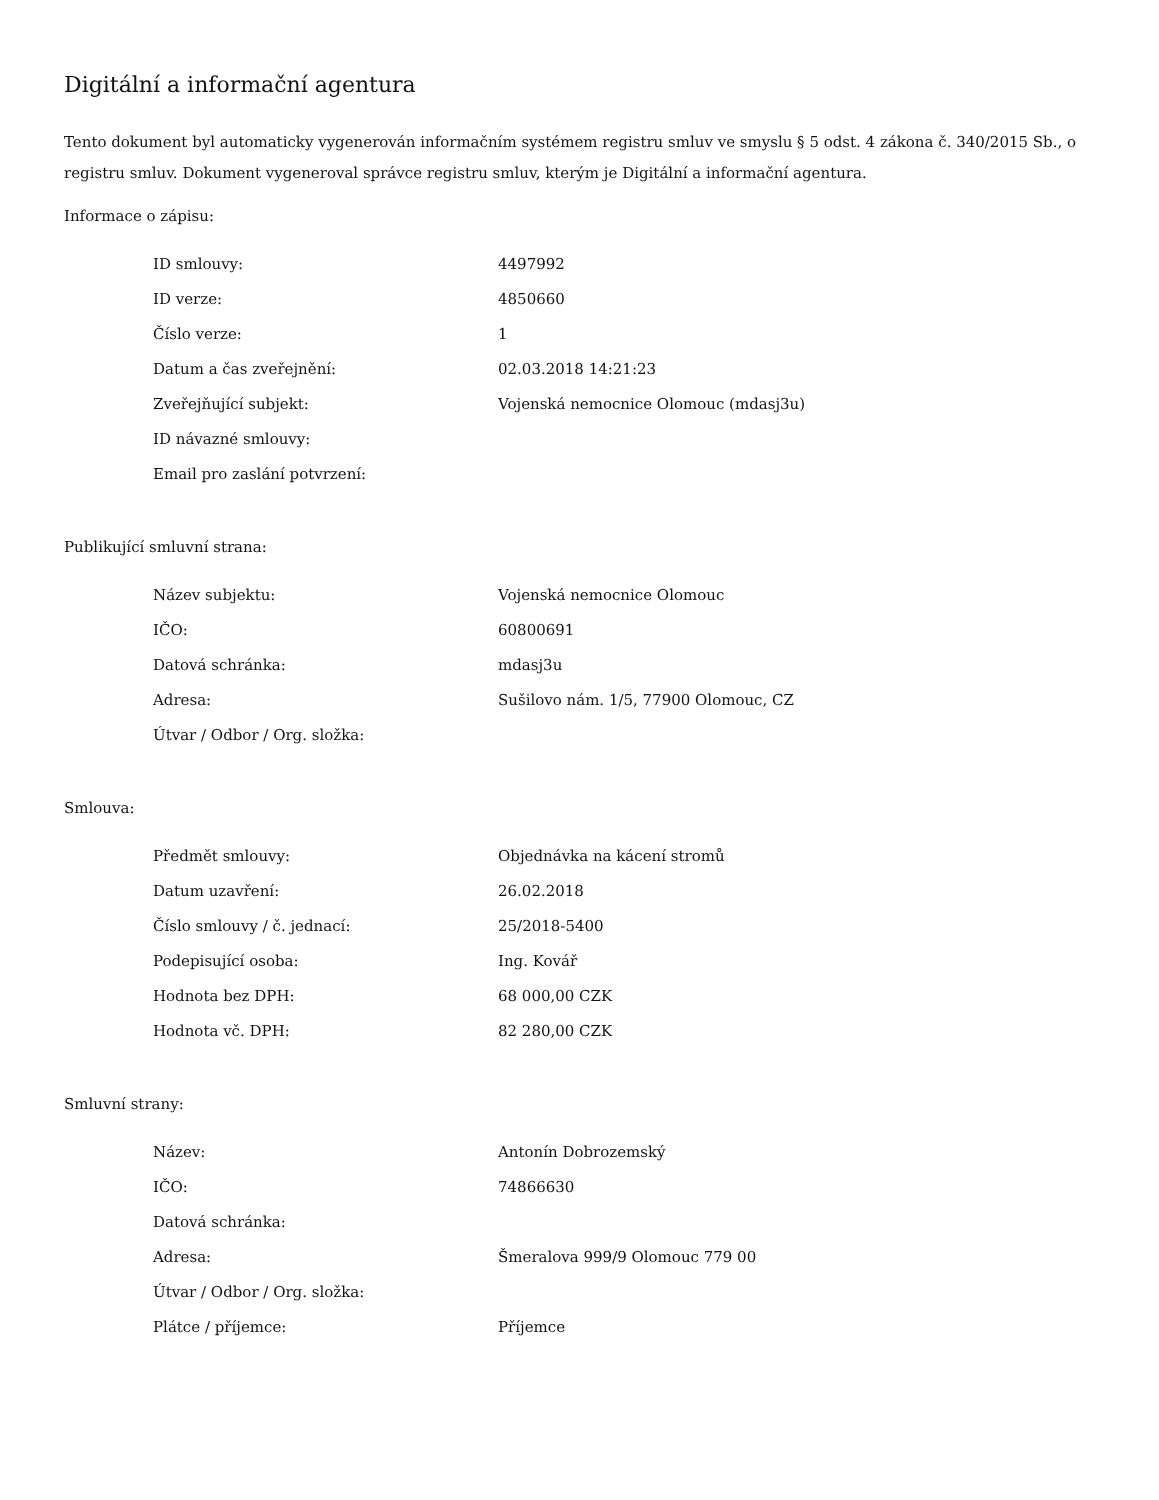Digitální a informační agentura
Tento dokument byl automaticky vygenerován informačním systémem registru smluv ve smyslu § 5 odst. 4 zákona č. 340/2015 Sb., o registru smluv. Dokument vygeneroval správce registru smluv, kterým je Digitální a informační agentura.
Informace o zápisu:
| ID smlouvy: | 4497992 |
| ID verze: | 4850660 |
| Číslo verze: | 1 |
| Datum a čas zveřejnění: | 02.03.2018 14:21:23 |
| Zveřejňující subjekt: | Vojenská nemocnice Olomouc (mdasj3u) |
| ID návazné smlouvy: | |
| Email pro zaslání potvrzení: | |
Publikující smluvní strana:
| Název subjektu: | Vojenská nemocnice Olomouc |
| IČO: | 60800691 |
| Datová schránka: | mdasj3u |
| Adresa: | Sušilovo nám. 1/5, 77900 Olomouc, CZ |
| Útvar / Odbor / Org. složka: | |
Smlouva:
| Předmět smlouvy: | Objednávka na kácení stromů |
| Datum uzavření: | 26.02.2018 |
| Číslo smlouvy / č. jednací: | 25/2018-5400 |
| Podepisující osoba: | Ing. Kovář |
| Hodnota bez DPH: | 68 000,00 CZK |
| Hodnota vč. DPH: | 82 280,00 CZK |
Smluvní strany:
| Název: | Antonín Dobrozemský |
| IČO: | 74866630 |
| Datová schránka: | |
| Adresa: | Šmeralova 999/9 Olomouc 779 00 |
| Útvar / Odbor / Org. složka: | |
| Plátce / příjemce: | Příjemce |